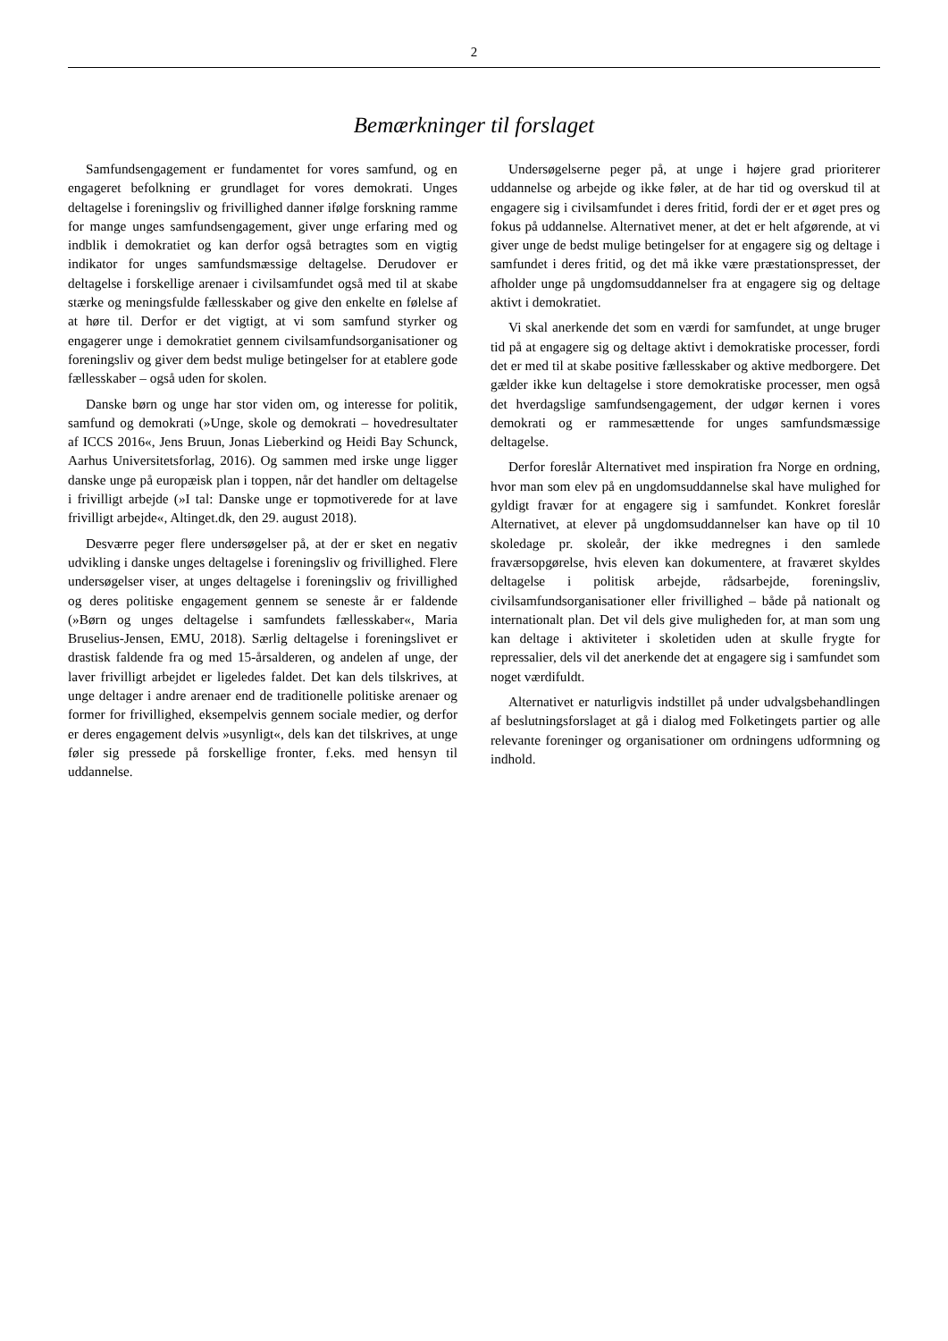2
Bemærkninger til forslaget
Samfundsengagement er fundamentet for vores samfund, og en engageret befolkning er grundlaget for vores demokrati. Unges deltagelse i foreningsliv og frivillighed danner ifølge forskning ramme for mange unges samfundsengagement, giver unge erfaring med og indblik i demokratiet og kan derfor også betragtes som en vigtig indikator for unges samfundsmæssige deltagelse. Derudover er deltagelse i forskellige arenaer i civilsamfundet også med til at skabe stærke og meningsfulde fællesskaber og give den enkelte en følelse af at høre til. Derfor er det vigtigt, at vi som samfund styrker og engagerer unge i demokratiet gennem civilsamfundsorganisationer og foreningsliv og giver dem bedst mulige betingelser for at etablere gode fællesskaber – også uden for skolen.
Danske børn og unge har stor viden om, og interesse for politik, samfund og demokrati (»Unge, skole og demokrati – hovedresultater af ICCS 2016«, Jens Bruun, Jonas Lieberkind og Heidi Bay Schunck, Aarhus Universitetsforlag, 2016). Og sammen med irske unge ligger danske unge på europæisk plan i toppen, når det handler om deltagelse i frivilligt arbejde (»I tal: Danske unge er topmotiverede for at lave frivilligt arbejde«, Altinget.dk, den 29. august 2018).
Desværre peger flere undersøgelser på, at der er sket en negativ udvikling i danske unges deltagelse i foreningsliv og frivillighed. Flere undersøgelser viser, at unges deltagelse i foreningsliv og frivillighed og deres politiske engagement gennem se seneste år er faldende (»Børn og unges deltagelse i samfundets fællesskaber«, Maria Bruselius-Jensen, EMU, 2018). Særlig deltagelse i foreningslivet er drastisk faldende fra og med 15-årsalderen, og andelen af unge, der laver frivilligt arbejdet er ligeledes faldet. Det kan dels tilskrives, at unge deltager i andre arenaer end de traditionelle politiske arenaer og former for frivillighed, eksempelvis gennem sociale medier, og derfor er deres engagement delvis »usynligt«, dels kan det tilskrives, at unge føler sig pressede på forskellige fronter, f.eks. med hensyn til uddannelse.
Undersøgelserne peger på, at unge i højere grad prioriterer uddannelse og arbejde og ikke føler, at de har tid og overskud til at engagere sig i civilsamfundet i deres fritid, fordi der er et øget pres og fokus på uddannelse. Alternativet mener, at det er helt afgørende, at vi giver unge de bedst mulige betingelser for at engagere sig og deltage i samfundet i deres fritid, og det må ikke være præstationspresset, der afholder unge på ungdomsuddannelser fra at engagere sig og deltage aktivt i demokratiet.
Vi skal anerkende det som en værdi for samfundet, at unge bruger tid på at engagere sig og deltage aktivt i demokratiske processer, fordi det er med til at skabe positive fællesskaber og aktive medborgere. Det gælder ikke kun deltagelse i store demokratiske processer, men også det hverdagslige samfundsengagement, der udgør kernen i vores demokrati og er rammesættende for unges samfundsmæssige deltagelse.
Derfor foreslår Alternativet med inspiration fra Norge en ordning, hvor man som elev på en ungdomsuddannelse skal have mulighed for gyldigt fravær for at engagere sig i samfundet. Konkret foreslår Alternativet, at elever på ungdomsuddannelser kan have op til 10 skoledage pr. skoleår, der ikke medregnes i den samlede fraværsopgørelse, hvis eleven kan dokumentere, at fraværet skyldes deltagelse i politisk arbejde, rådsarbejde, foreningsliv, civilsamfundsorganisationer eller frivillighed – både på nationalt og internationalt plan. Det vil dels give muligheden for, at man som ung kan deltage i aktiviteter i skoletiden uden at skulle frygte for repressalier, dels vil det anerkende det at engagere sig i samfundet som noget værdifuldt.
Alternativet er naturligvis indstillet på under udvalgsbehandlingen af beslutningsforslaget at gå i dialog med Folketingets partier og alle relevante foreninger og organisationer om ordningens udformning og indhold.